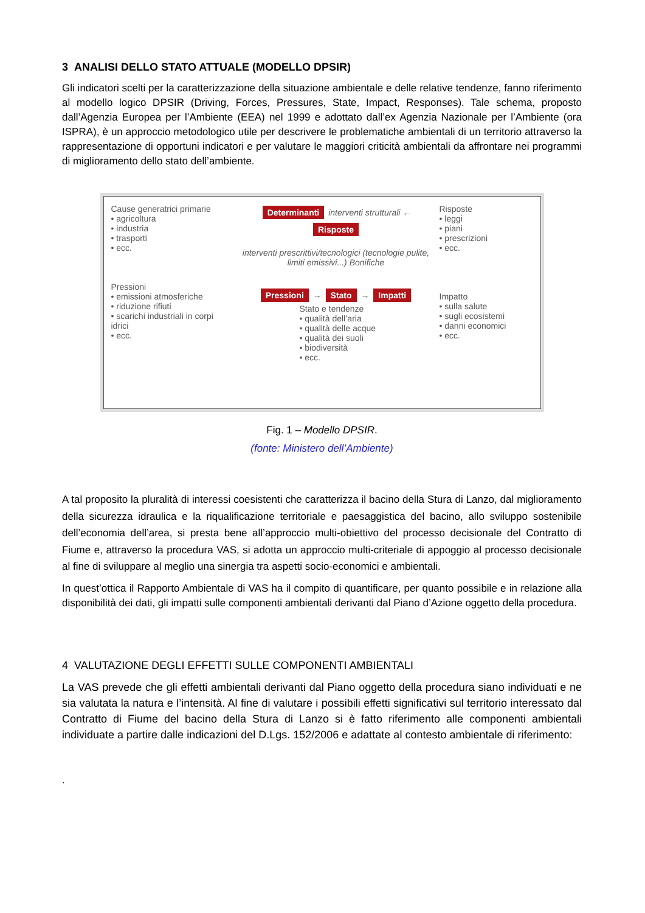3 ANALISI DELLO STATO ATTUALE (MODELLO DPSIR)
Gli indicatori scelti per la caratterizzazione della situazione ambientale e delle relative tendenze, fanno riferimento al modello logico DPSIR (Driving, Forces, Pressures, State, Impact, Responses). Tale schema, proposto dall’Agenzia Europea per l’Ambiente (EEA) nel 1999 e adottato dall’ex Agenzia Nazionale per l’Ambiente (ora ISPRA), è un approccio metodologico utile per descrivere le problematiche ambientali di un territorio attraverso la rappresentazione di opportuni indicatori e per valutare le maggiori criticità ambientali da affrontare nei programmi di miglioramento dello stato dell’ambiente.
Cause generatrici primarie
• agricoltura
• industria
• trasporti
• ecc.
Pressioni
• emissioni atmosferiche
• riduzione rifiuti
• scarichi industriali in corpi idrici
• ecc.
Determinanti interventi strutturali ← Risposte
interventi prescrittivi/tecnologici (tecnologie pulite, limiti emissivi...) Bonifiche
Pressioni → Stato → Impatti
Stato e tendenze
• qualità dell’aria
• qualità delle acque
• qualità dei suoli
• biodiversità
• ecc.
Risposte
• leggi
• piani
• prescrizioni
• ecc.
Impatto
• sulla salute
• sugli ecosistemi
• danni economici
• ecc.
Fig. 1 – Modello DPSIR.
(fonte: Ministero dell’Ambiente)
A tal proposito la pluralità di interessi coesistenti che caratterizza il bacino della Stura di Lanzo, dal miglioramento della sicurezza idraulica e la riqualificazione territoriale e paesaggistica del bacino, allo sviluppo sostenibile dell’economia dell’area, si presta bene all’approccio multi-obiettivo del processo decisionale del Contratto di Fiume e, attraverso la procedura VAS, si adotta un approccio multi-criteriale di appoggio al processo decisionale al fine di sviluppare al meglio una sinergia tra aspetti socio-economici e ambientali.
In quest’ottica il Rapporto Ambientale di VAS ha il compito di quantificare, per quanto possibile e in relazione alla disponibilità dei dati, gli impatti sulle componenti ambientali derivanti dal Piano d’Azione oggetto della procedura.
4 VALUTAZIONE DEGLI EFFETTI SULLE COMPONENTI AMBIENTALI
La VAS prevede che gli effetti ambientali derivanti dal Piano oggetto della procedura siano individuati e ne sia valutata la natura e l’intensità. Al fine di valutare i possibili effetti significativi sul territorio interessato dal Contratto di Fiume del bacino della Stura di Lanzo si è fatto riferimento alle componenti ambientali individuate a partire dalle indicazioni del D.Lgs. 152/2006 e adattate al contesto ambientale di riferimento:
.